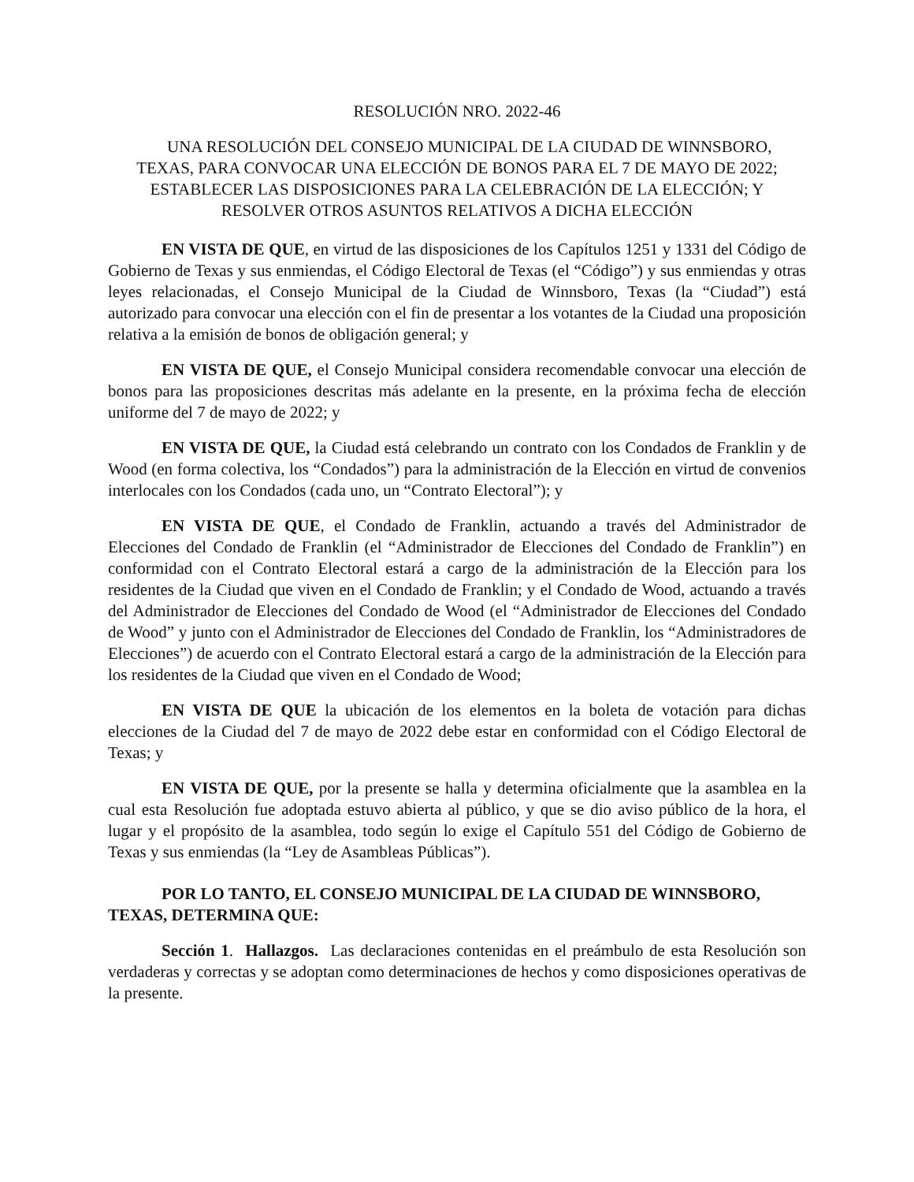RESOLUCIÓN NRO. 2022-46
UNA RESOLUCIÓN DEL CONSEJO MUNICIPAL DE LA CIUDAD DE WINNSBORO, TEXAS, PARA CONVOCAR UNA ELECCIÓN DE BONOS PARA EL 7 DE MAYO DE 2022; ESTABLECER LAS DISPOSICIONES PARA LA CELEBRACIÓN DE LA ELECCIÓN; Y RESOLVER OTROS ASUNTOS RELATIVOS A DICHA ELECCIÓN
EN VISTA DE QUE, en virtud de las disposiciones de los Capítulos 1251 y 1331 del Código de Gobierno de Texas y sus enmiendas, el Código Electoral de Texas (el “Código”) y sus enmiendas y otras leyes relacionadas, el Consejo Municipal de la Ciudad de Winnsboro, Texas (la “Ciudad”) está autorizado para convocar una elección con el fin de presentar a los votantes de la Ciudad una proposición relativa a la emisión de bonos de obligación general; y
EN VISTA DE QUE, el Consejo Municipal considera recomendable convocar una elección de bonos para las proposiciones descritas más adelante en la presente, en la próxima fecha de elección uniforme del 7 de mayo de 2022; y
EN VISTA DE QUE, la Ciudad está celebrando un contrato con los Condados de Franklin y de Wood (en forma colectiva, los “Condados”) para la administración de la Elección en virtud de convenios interlocales con los Condados (cada uno, un “Contrato Electoral”); y
EN VISTA DE QUE, el Condado de Franklin, actuando a través del Administrador de Elecciones del Condado de Franklin (el “Administrador de Elecciones del Condado de Franklin”) en conformidad con el Contrato Electoral estará a cargo de la administración de la Elección para los residentes de la Ciudad que viven en el Condado de Franklin; y el Condado de Wood, actuando a través del Administrador de Elecciones del Condado de Wood (el “Administrador de Elecciones del Condado de Wood” y junto con el Administrador de Elecciones del Condado de Franklin, los “Administradores de Elecciones”) de acuerdo con el Contrato Electoral estará a cargo de la administración de la Elección para los residentes de la Ciudad que viven en el Condado de Wood;
EN VISTA DE QUE la ubicación de los elementos en la boleta de votación para dichas elecciones de la Ciudad del 7 de mayo de 2022 debe estar en conformidad con el Código Electoral de Texas; y
EN VISTA DE QUE, por la presente se halla y determina oficialmente que la asamblea en la cual esta Resolución fue adoptada estuvo abierta al público, y que se dio aviso público de la hora, el lugar y el propósito de la asamblea, todo según lo exige el Capítulo 551 del Código de Gobierno de Texas y sus enmiendas (la “Ley de Asambleas Públicas”).
POR LO TANTO, EL CONSEJO MUNICIPAL DE LA CIUDAD DE WINNSBORO, TEXAS, DETERMINA QUE:
Sección 1. Hallazgos. Las declaraciones contenidas en el preámbulo de esta Resolución son verdaderas y correctas y se adoptan como determinaciones de hechos y como disposiciones operativas de la presente.